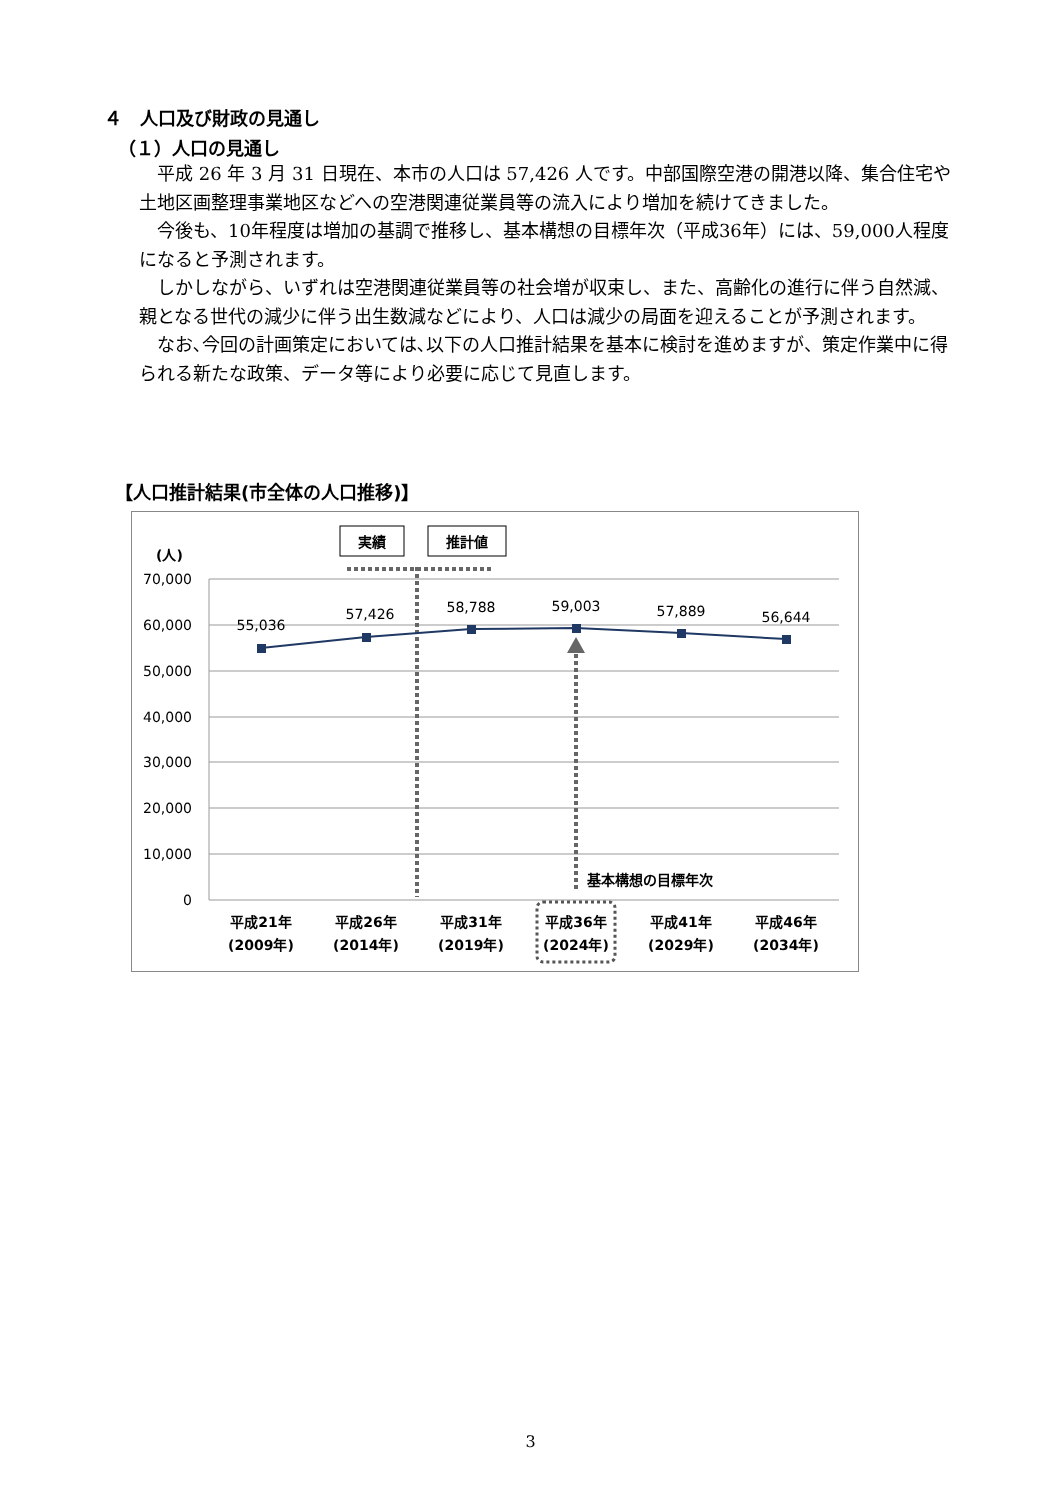４　人口及び財政の見通し
（１）人口の見通し
平成 26 年 3 月 31 日現在、本市の人口は 57,426 人です。中部国際空港の開港以降、集合住宅や土地区画整理事業地区などへの空港関連従業員等の流入により増加を続けてきました。
今後も、10年程度は増加の基調で推移し、基本構想の目標年次（平成36年）には、59,000人程度になると予測されます。
しかしながら、いずれは空港関連従業員等の社会増が収束し、また、高齢化の進行に伴う自然減、親となる世代の減少に伴う出生数減などにより、人口は減少の局面を迎えることが予測されます。
なお､今回の計画策定においては､以下の人口推計結果を基本に検討を進めますが、策定作業中に得られる新たな政策、データ等により必要に応じて見直します。
【人口推計結果(市全体の人口推移)】
(人)
70,000
60,000
50,000
40,000
30,000
20,000
10,000
0
実績
推計値
55,036
57,426
58,788
59,003
57,889
56,644
基本構想の目標年次
平成21年
(2009年)
平成26年
(2014年)
平成31年
(2019年)
平成36年
(2024年)
平成41年
(2029年)
平成46年
(2034年)
3